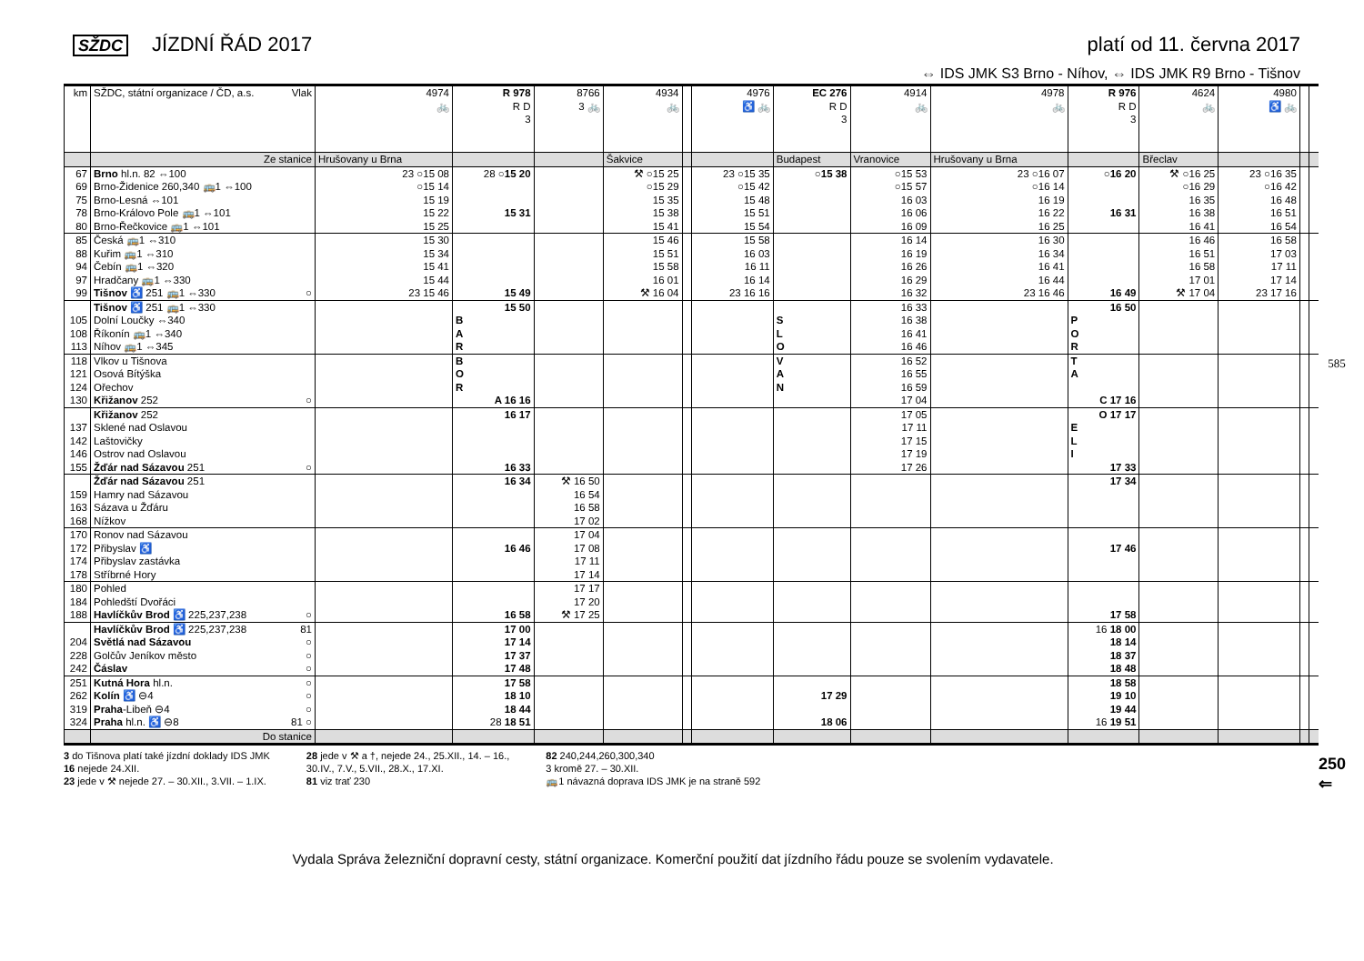SŽDC JÍZDNÍ ŘÁD 2017 platí od 11. června 2017
⇔ IDS JMK S3 Brno - Níhov, ⇔ IDS JMK R9 Brno - Tišnov
| km | SŽDC, státní organizace / ČD, a.s. Vlak | 4974 🚲 | R 978 R D 3 | 8766 3 🚲 | 4934 🚲 | | 4976 ♿ 🚲 | EC 276 R D 3 | 4914 🚲 | 4978 🚲 | R 976 R D 3 | 4624 🚲 | 4980 ♿ 🚲 | | |
| | Ze stanice | Hrušovany u Brna | | | Šakvice | | | Budapest | Vranovice | Hrušovany u Brna | | Břeclav | | | |
| 67 | Brno hl.n. 82 ⇔100 | 23 ○15 08 | 28 ○ 15 20 | | ⚒ ○15 25 | | 23 ○15 35 | ○ 15 38 | ○15 53 | 23 ○16 07 | ○ 16 20 | ⚒ ○16 25 | 23 ○16 35 | | |
| 69 | Brno-Židenice 260,340 🚌1 ⇔100 | ○15 14 | | | ○15 29 | | ○15 42 | | ○15 57 | ○16 14 | | ○16 29 | ○16 42 | | |
| 75 | Brno-Lesná ⇔101 | 15 19 | | | 15 35 | | 15 48 | | 16 03 | 16 19 | | 16 35 | 16 48 | | |
| 78 | Brno-Královo Pole 🚌1 ⇔101 | 15 22 | 15 31 | | 15 38 | | 15 51 | | 16 06 | 16 22 | 16 31 | 16 38 | 16 51 | | |
| 80 | Brno-Řečkovice 🚌1 ⇔101 | 15 25 | | | 15 41 | | 15 54 | | 16 09 | 16 25 | | 16 41 | 16 54 | | |
| 85 | Česká 🚌1 ⇔310 | 15 30 | | | 15 46 | | 15 58 | | 16 14 | 16 30 | | 16 46 | 16 58 | | |
| 88 | Kuřim 🚌1 ⇔310 | 15 34 | | | 15 51 | | 16 03 | | 16 19 | 16 34 | | 16 51 | 17 03 | | |
| 94 | Čebín 🚌1 ⇔320 | 15 41 | | | 15 58 | | 16 11 | | 16 26 | 16 41 | | 16 58 | 17 11 | | |
| 97 | Hradčany 🚌1 ⇔330 | 15 44 | | | 16 01 | | 16 14 | | 16 29 | 16 44 | | 17 01 | 17 14 | | |
| 99 | Tišnov ♿ 251 🚌1 ⇔330 ○ | 23 15 46 | 15 49 | | ⚒ 16 04 | | 23 16 16 | | 16 32 | 23 16 46 | 16 49 | ⚒ 17 04 | 23 17 16 | | |
| | Tišnov ♿ 251 🚌1 ⇔330 | | 15 50 | | | | | | 16 33 | | 16 50 | | | | |
| 105 | Dolní Loučky ⇔340 | | B | | | | | S | 16 38 | | P | | | | |
| 108 | Říkonín 🚌1 ⇔340 | | A | | | | | L | 16 41 | | O | | | | |
| 113 | Níhov 🚌1 ⇔345 | | R | | | | | O | 16 46 | | R | | | | |
| 118 | Vlkov u Tišnova | | B | | | | | V | 16 52 | | T | | | | |
| 121 | Osová Bítýška | | O | | | | | A | 16 55 | | A | | | | |
| 124 | Ořechov | | R | | | | | N | 16 59 | | | | | | |
| 130 | Křižanov 252 ○ | | A 16 16 | | | | | | 17 04 | | C 17 16 | | | | |
| | Křižanov 252 | | 16 17 | | | | | | 17 05 | | O 17 17 | | | | |
| 137 | Sklené nad Oslavou | | | | | | | | 17 11 | | E | | | | |
| 142 | Laštovičky | | | | | | | | 17 15 | | L | | | | |
| 146 | Ostrov nad Oslavou | | | | | | | | 17 19 | | I | | | | |
| 155 | Žďár nad Sázavou 251 ○ | | 16 33 | | | | | | 17 26 | | 17 33 | | | | |
| | Žďár nad Sázavou 251 | | 16 34 | ⚒ 16 50 | | | | | | | 17 34 | | | | |
| 159 | Hamry nad Sázavou | | | 16 54 | | | | | | | | | | | |
| 163 | Sázava u Žďáru | | | 16 58 | | | | | | | | | | | |
| 168 | Nížkov | | | 17 02 | | | | | | | | | | | |
| 170 | Ronov nad Sázavou | | | 17 04 | | | | | | | | | | | |
| 172 | Přibyslav ♿ | | 16 46 | 17 08 | | | | | | | 17 46 | | | | |
| 174 | Přibyslav zastávka | | | 17 11 | | | | | | | | | | | |
| 178 | Stříbrné Hory | | | 17 14 | | | | | | | | | | | |
| 180 | Pohled | | | 17 17 | | | | | | | | | | | |
| 184 | Pohledští Dvořáci | | | 17 20 | | | | | | | | | | | |
| 188 | Havlíčkův Brod ♿ 225,237,238 ○ | | 16 58 | ⚒ 17 25 | | | | | | | 17 58 | | | | |
| | Havlíčkův Brod ♿ 225,237,238 81 | | 17 00 | | | | | | | | 16 18 00 | | | | |
| 204 | Světlá nad Sázavou ○ | | 17 14 | | | | | | | | 18 14 | | | | |
| 228 | Golčův Jeníkov město ○ | | 17 37 | | | | | | | | 18 37 | | | | |
| 242 | Čáslav ○ | | 17 48 | | | | | | | | 18 48 | | | | |
| 251 | Kutná Hora hl.n. ○ | | 17 58 | | | | | | | | 18 58 | | | | |
| 262 | Kolín ♿ ⊖4 ○ | | 18 10 | | | | | 17 29 | | | 19 10 | | | | |
| 319 | Praha -Libeň ⊖4 ○ | | 18 44 | | | | | | | | 19 44 | | | | |
| 324 | Praha hl.n. ♿ ⊖8 81 ○ | | 28 18 51 | | | | | 18 06 | | | 16 19 51 | | | | |
| | Do stanice | | | | | | | | | | | | | | |
3 do Tišnova platí také jízdní doklady IDS JMK
16 nejede 24.XII.
23 jede v ⚒ nejede 27. – 30.XII., 3.VII. – 1.IX.
28 jede v ⚒ a †, nejede 24., 25.XII., 14. – 16.,
30.IV., 7.V., 5.VII., 28.X., 17.XI.
81 viz trať 230
82 240,244,260,300,340
3 kromě 27. – 30.XII.
🚌1 návazná doprava IDS JMK je na straně 592
Vydala Správa železniční dopravní cesty, státní organizace. Komerční použití dat jízdního řádu pouze se svolením vydavatele.
585
250 ⇐